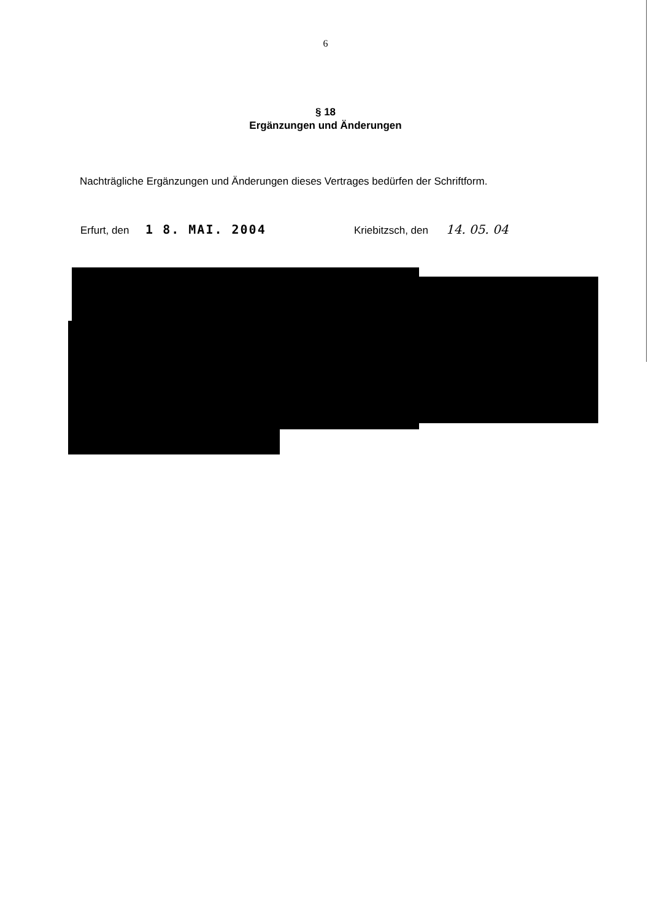6
§ 18
Ergänzungen und Änderungen
Nachträgliche Ergänzungen und Änderungen dieses Vertrages bedürfen der Schriftform.
Erfurt, den 1 8. MAI. 2004
Kriebitzsch, den 14. 05. 04